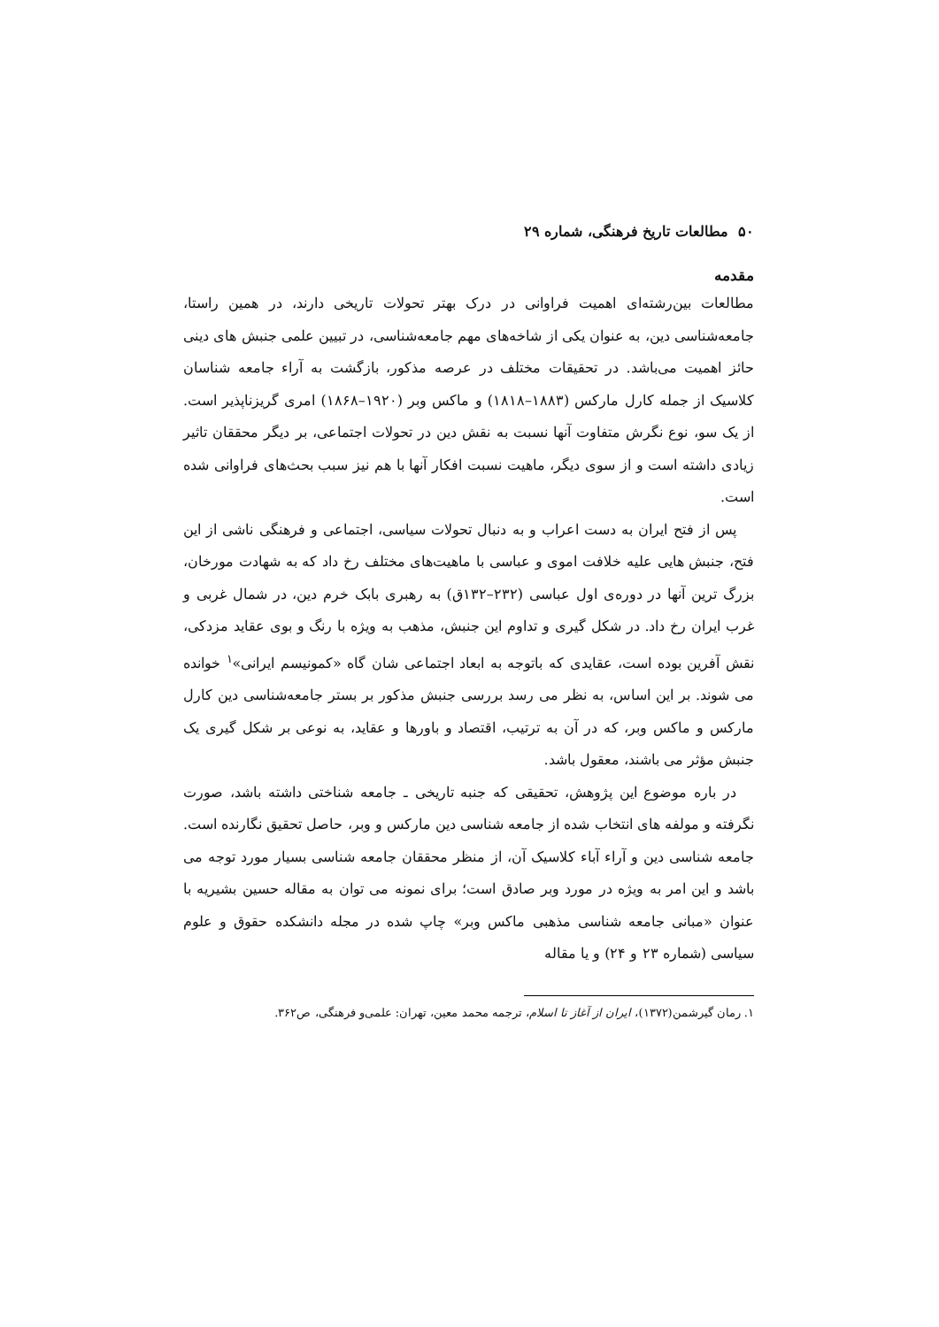۵۰ مطالعات تاریخ فرهنگی، شماره ۲۹
مقدمه
مطالعات بین‌رشته‌ای اهمیت فراوانی در درک بهتر تحولات تاریخی دارند، در همین راستا، جامعه‌شناسی دین، به عنوان یکی از شاخه‌های مهم جامعه‌شناسی، در تبیین علمی جنبش های دینی حائز اهمیت می‌باشد. در تحقیقات مختلف در عرصه مذکور، بازگشت به آراء جامعه شناسان کلاسیک از جمله کارل مارکس (۱۸۸۳–۱۸۱۸) و ماکس وبر (۱۹۲۰–۱۸۶۸) امری گریزناپذیر است. از یک سو، نوع نگرش متفاوت آنها نسبت به نقش دین در تحولات اجتماعی، بر دیگر محققان تاثیر زیادی داشته است و از سوی دیگر، ماهیت نسبت افکار آنها با هم نیز سبب بحث‌های فراوانی شده است.
پس از فتح ایران به دست اعراب و به دنبال تحولات سیاسی، اجتماعی و فرهنگی ناشی از این فتح، جنبش هایی علیه خلافت اموی و عباسی با ماهیت‌های مختلف رخ داد که به شهادت مورخان، بزرگ ترین آنها در دوره‌ی اول عباسی (۲۳۲–۱۳۲ق) به رهبری بابک خرم دین، در شمال غربی و غرب ایران رخ داد. در شکل گیری و تداوم این جنبش، مذهب به ویژه با رنگ و بوی عقاید مزدکی، نقش آفرین بوده است، عقایدی که باتوجه به ابعاد اجتماعی شان گاه «کمونیسم ایرانی»<sup>۱</sup> خوانده می شوند. بر این اساس، به نظر می رسد بررسی جنبش مذکور بر بستر جامعه‌شناسی دین کارل مارکس و ماکس وبر، که در آن به ترتیب، اقتصاد و باورها و عقاید، به نوعی بر شکل گیری یک جنبش مؤثر می باشند، معقول باشد.
در باره موضوع این پژوهش، تحقیقی که جنبه تاریخی ـ جامعه شناختی داشته باشد، صورت نگرفته و مولفه های انتخاب شده از جامعه شناسی دین مارکس و وبر، حاصل تحقیق نگارنده است. جامعه شناسی دین و آراء آباء کلاسیک آن، از منظر محققان جامعه شناسی بسیار مورد توجه می باشد و این امر به ویژه در مورد وبر صادق است؛ برای نمونه می توان به مقاله حسین بشیریه با عنوان «مبانی جامعه شناسی مذهبی ماکس وبر» چاپ شده در مجله دانشکده حقوق و علوم سیاسی (شماره ۲۳ و ۲۴) و یا مقاله
۱. رمان گیرشمن(۱۳۷۲)، ایران از آغاز تا اسلام، ترجمه محمد معین، تهران: علمی‌و فرهنگی، ص۳۶۲.